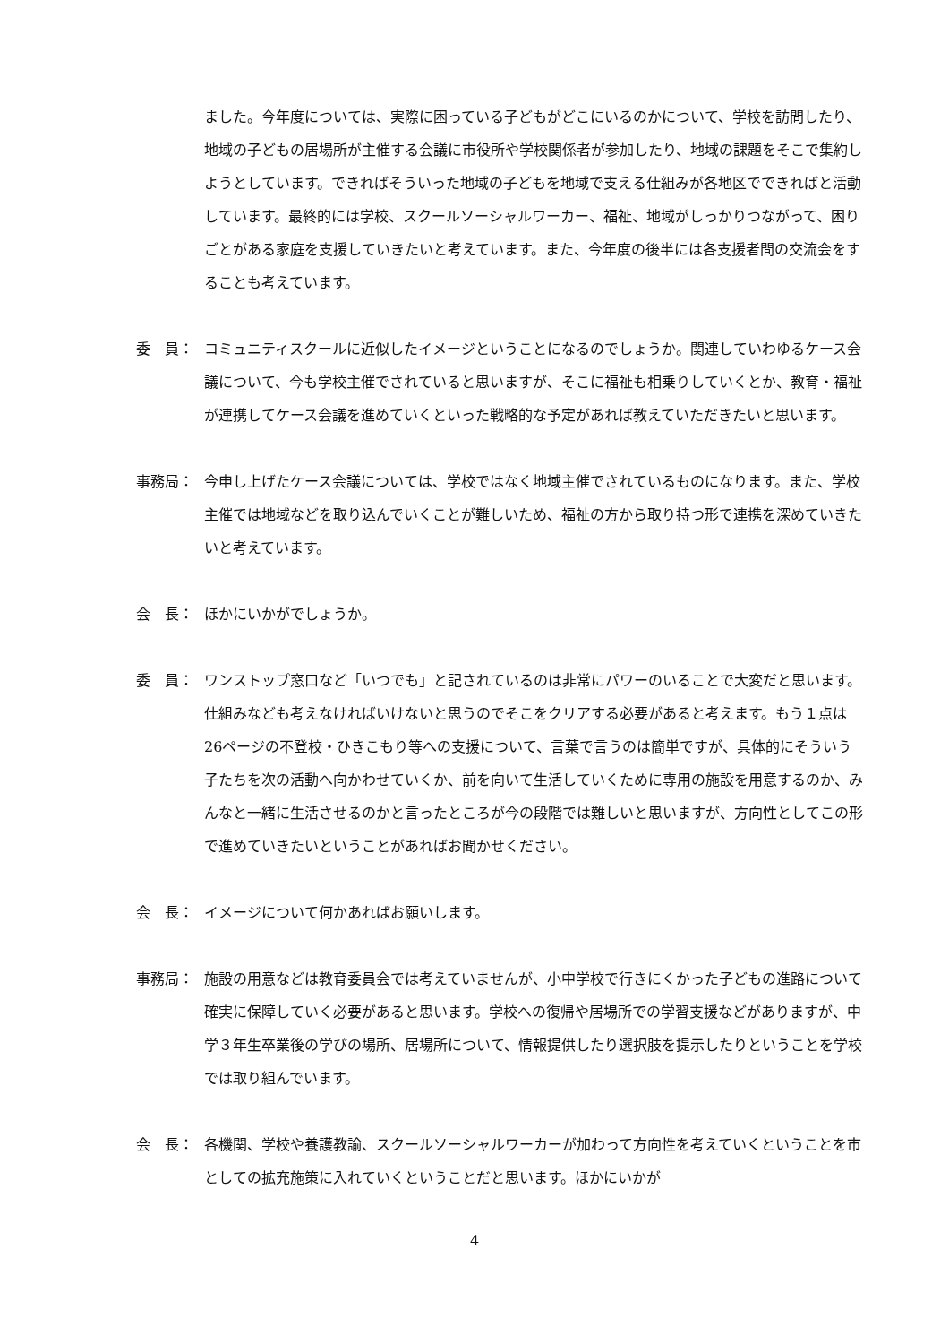ました。今年度については、実際に困っている子どもがどこにいるのかについて、学校を訪問したり、地域の子どもの居場所が主催する会議に市役所や学校関係者が参加したり、地域の課題をそこで集約しようとしています。できればそういった地域の子どもを地域で支える仕組みが各地区でできればと活動しています。最終的には学校、スクールソーシャルワーカー、福祉、地域がしっかりつながって、困りごとがある家庭を支援していきたいと考えています。また、今年度の後半には各支援者間の交流会をすることも考えています。
委　員： コミュニティスクールに近似したイメージということになるのでしょうか。関連していわゆるケース会議について、今も学校主催でされていると思いますが、そこに福祉も相乗りしていくとか、教育・福祉が連携してケース会議を進めていくといった戦略的な予定があれば教えていただきたいと思います。
事務局： 今申し上げたケース会議については、学校ではなく地域主催でされているものになります。また、学校主催では地域などを取り込んでいくことが難しいため、福祉の方から取り持つ形で連携を深めていきたいと考えています。
会　長： ほかにいかがでしょうか。
委　員： ワンストップ窓口など「いつでも」と記されているのは非常にパワーのいることで大変だと思います。仕組みなども考えなければいけないと思うのでそこをクリアする必要があると考えます。もう１点は26ページの不登校・ひきこもり等への支援について、言葉で言うのは簡単ですが、具体的にそういう子たちを次の活動へ向かわせていくか、前を向いて生活していくために専用の施設を用意するのか、みんなと一緒に生活させるのかと言ったところが今の段階では難しいと思いますが、方向性としてこの形で進めていきたいということがあればお聞かせください。
会　長： イメージについて何かあればお願いします。
事務局： 施設の用意などは教育委員会では考えていませんが、小中学校で行きにくかった子どもの進路について確実に保障していく必要があると思います。学校への復帰や居場所での学習支援などがありますが、中学３年生卒業後の学びの場所、居場所について、情報提供したり選択肢を提示したりということを学校では取り組んでいます。
会　長： 各機関、学校や養護教諭、スクールソーシャルワーカーが加わって方向性を考えていくということを市としての拡充施策に入れていくということだと思います。ほかにいかが
4